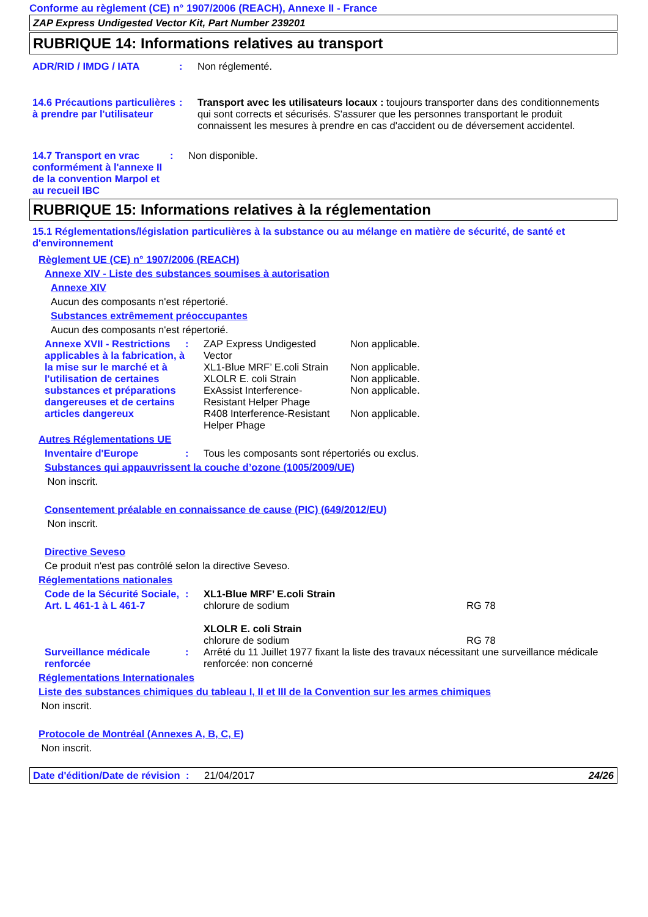Conforme au règlement (CE) n° 1907/2006 (REACH), Annexe II - France
ZAP Express Undigested Vector Kit, Part Number 239201
RUBRIQUE 14: Informations relatives au transport
ADR/RID / IMDG / IATA : Non réglementé.
14.6 Précautions particulières à prendre par l'utilisateur
: Transport avec les utilisateurs locaux : toujours transporter dans des conditionnements qui sont corrects et sécurisés. S'assurer que les personnes transportant le produit connaissent les mesures à prendre en cas d'accident ou de déversement accidentel.
14.7 Transport en vrac conformément à l'annexe II de la convention Marpol et au recueil IBC
: Non disponible.
RUBRIQUE 15: Informations relatives à la réglementation
15.1 Réglementations/législation particulières à la substance ou au mélange en matière de sécurité, de santé et d'environnement
Règlement UE (CE) n° 1907/2006 (REACH)
Annexe XIV - Liste des substances soumises à autorisation
Annexe XIV
Aucun des composants n'est répertorié.
Substances extrêmement préoccupantes
Aucun des composants n'est répertorié.
Annexe XVII - Restrictions applicables à la fabrication, à la mise sur le marché et à l'utilisation de certaines substances et préparations dangereuses et de certains articles dangereux
:
| ZAP Express Undigested Vector | Non applicable. |
| XL1-Blue MRF’ E.coli Strain | Non applicable. |
| XLOLR E. coli Strain | Non applicable. |
| ExAssist Interference-Resistant Helper Phage | Non applicable. |
| R408 Interference-Resistant Helper Phage | Non applicable. |
Autres Réglementations UE
Inventaire d'Europe : Tous les composants sont répertoriés ou exclus.
Substances qui appauvrissent la couche d’ozone (1005/2009/UE)
Non inscrit.
Consentement préalable en connaissance de cause (PIC) (649/2012/EU)
Non inscrit.
Directive Seveso
Ce produit n'est pas contrôlé selon la directive Seveso.
Réglementations nationales
Code de la Sécurité Sociale, Art. L 461-1 à L 461-7
: XL1-Blue MRF’ E.coli Strain
chlorure de sodium RG 78
XLOLR E. coli Strain
chlorure de sodium RG 78
Surveillance médicale renforcée
: Arrêté du 11 Juillet 1977 fixant la liste des travaux nécessitant une surveillance médicale renforcée: non concerné
Réglementations Internationales
Liste des substances chimiques du tableau I, II et III de la Convention sur les armes chimiques
Non inscrit.
Protocole de Montréal (Annexes A, B, C, E)
Non inscrit.
Date d'édition/Date de révision
: 21/04/2017 24/26